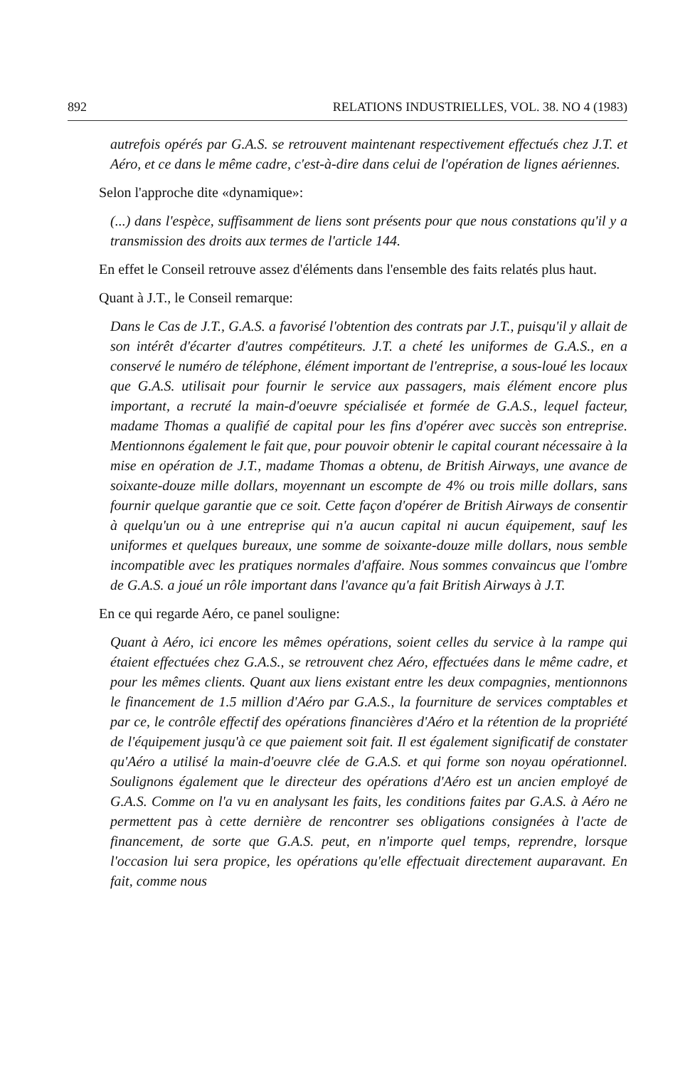892 RELATIONS INDUSTRIELLES, VOL. 38. NO 4 (1983)
autrefois opérés par G.A.S. se retrouvent maintenant respectivement effectués chez J.T. et Aéro, et ce dans le même cadre, c'est-à-dire dans celui de l'opération de lignes aériennes.
Selon l'approche dite «dynamique»:
(...) dans l'espèce, suffisamment de liens sont présents pour que nous constations qu'il y a transmission des droits aux termes de l'article 144.
En effet le Conseil retrouve assez d'éléments dans l'ensemble des faits relatés plus haut.
Quant à J.T., le Conseil remarque:
Dans le Cas de J.T., G.A.S. a favorisé l'obtention des contrats par J.T., puisqu'il y allait de son intérêt d'écarter d'autres compétiteurs. J.T. a cheté les uniformes de G.A.S., en a conservé le numéro de téléphone, élément important de l'entreprise, a sous-loué les locaux que G.A.S. utilisait pour fournir le service aux passagers, mais élément encore plus important, a recruté la main-d'oeuvre spécialisée et formée de G.A.S., lequel facteur, madame Thomas a qualifié de capital pour les fins d'opérer avec succès son entreprise. Mentionnons également le fait que, pour pouvoir obtenir le capital courant nécessaire à la mise en opération de J.T., madame Thomas a obtenu, de British Airways, une avance de soixante-douze mille dollars, moyennant un escompte de 4% ou trois mille dollars, sans fournir quelque garantie que ce soit. Cette façon d'opérer de British Airways de consentir à quelqu'un ou à une entreprise qui n'a aucun capital ni aucun équipement, sauf les uniformes et quelques bureaux, une somme de soixante-douze mille dollars, nous semble incompatible avec les pratiques normales d'affaire. Nous sommes convaincus que l'ombre de G.A.S. a joué un rôle important dans l'avance qu'a fait British Airways à J.T.
En ce qui regarde Aéro, ce panel souligne:
Quant à Aéro, ici encore les mêmes opérations, soient celles du service à la rampe qui étaient effectuées chez G.A.S., se retrouvent chez Aéro, effectuées dans le même cadre, et pour les mêmes clients. Quant aux liens existant entre les deux compagnies, mentionnons le financement de 1.5 million d'Aéro par G.A.S., la fourniture de services comptables et par ce, le contrôle effectif des opérations financières d'Aéro et la rétention de la propriété de l'équipement jusqu'à ce que paiement soit fait. Il est également significatif de constater qu'Aéro a utilisé la main-d'oeuvre clée de G.A.S. et qui forme son noyau opérationnel. Soulignons également que le directeur des opérations d'Aéro est un ancien employé de G.A.S. Comme on l'a vu en analysant les faits, les conditions faites par G.A.S. à Aéro ne permettent pas à cette dernière de rencontrer ses obligations consignées à l'acte de financement, de sorte que G.A.S. peut, en n'importe quel temps, reprendre, lorsque l'occasion lui sera propice, les opérations qu'elle effectuait directement auparavant. En fait, comme nous